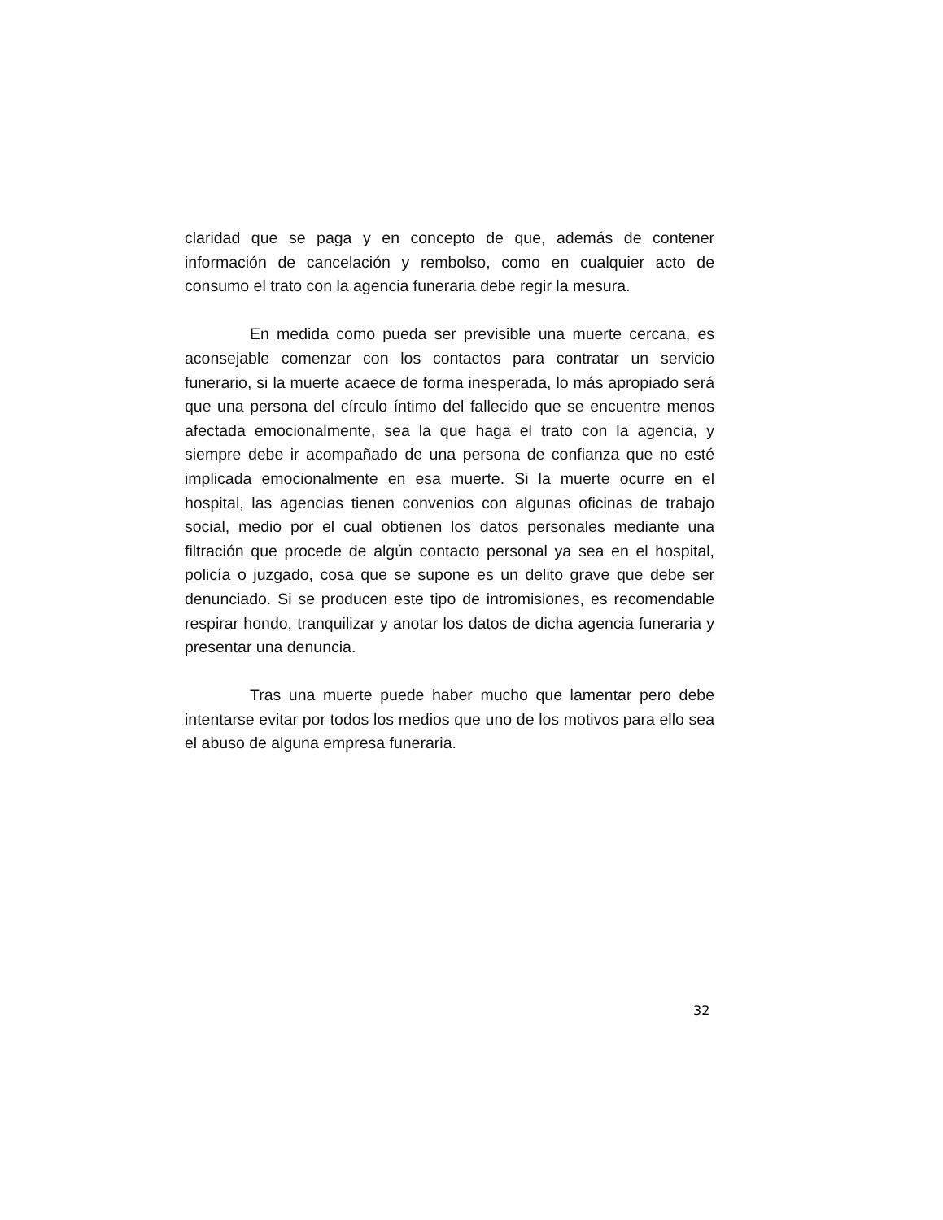claridad que se paga y en concepto de que, además de contener información de cancelación y rembolso, como en cualquier acto de consumo el trato con la agencia funeraria debe regir la mesura.
En medida como pueda ser previsible una muerte cercana, es aconsejable comenzar con los contactos para contratar un servicio funerario, si la muerte acaece de forma inesperada, lo más apropiado será que una persona del círculo íntimo del fallecido que se encuentre menos afectada emocionalmente, sea la que haga el trato con la agencia, y siempre debe ir acompañado de una persona de confianza que no esté implicada emocionalmente en esa muerte. Si la muerte ocurre en el hospital, las agencias tienen convenios con algunas oficinas de trabajo social, medio por el cual obtienen los datos personales mediante una filtración que procede de algún contacto personal ya sea en el hospital, policía o juzgado, cosa que se supone es un delito grave que debe ser denunciado. Si se producen este tipo de intromisiones, es recomendable respirar hondo, tranquilizar y anotar los datos de dicha agencia funeraria y presentar una denuncia.
Tras una muerte puede haber mucho que lamentar pero debe intentarse evitar por todos los medios que uno de los motivos para ello sea el abuso de alguna empresa funeraria.
32